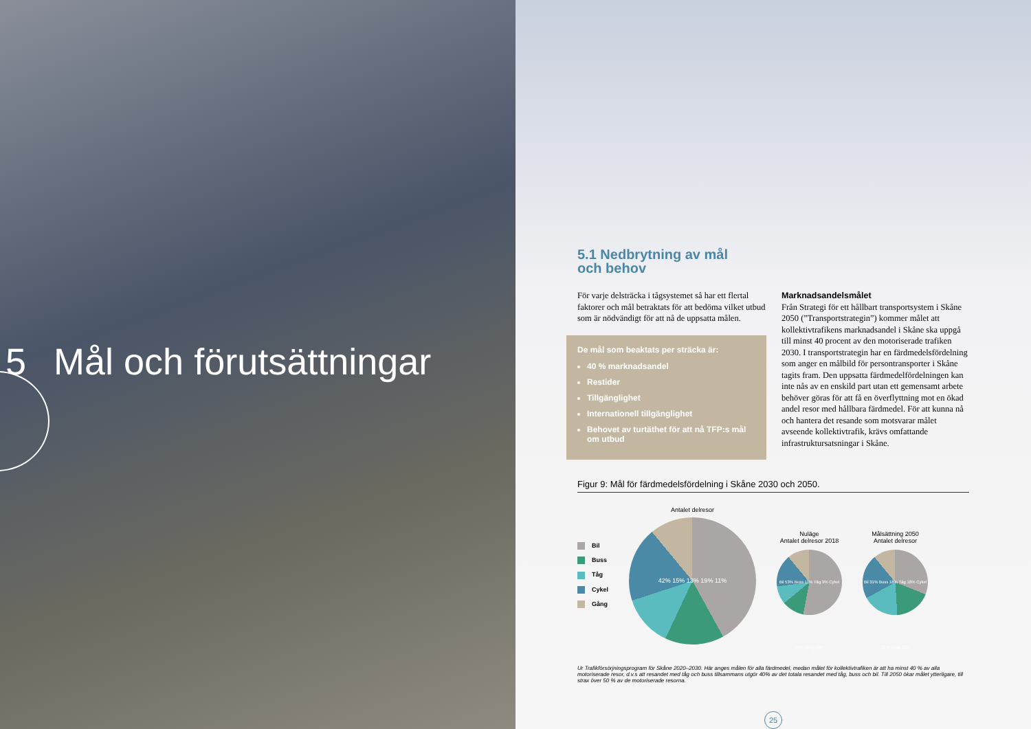5 Mål och förutsättningar
5.1 Nedbrytning av mål
och behov
För varje delsträcka i tågsystemet så har ett flertal faktorer och mål betraktats för att bedöma vilket utbud som är nödvändigt för att nå de uppsatta målen.
De mål som beaktats per sträcka är:
40 % marknadsandel
Restider
Tillgänglighet
Internationell tillgänglighet
Behovet av turtäthet för att nå TFP:s mål om utbud
Marknadsandelsmålet
Från Strategi för ett hållbart transportsystem i Skåne 2050 (”Transportstrategin”) kommer målet att kollektivtrafikens marknadsandel i Skåne ska uppgå till minst 40 procent av den motoriserade trafiken 2030. I transportstrategin har en färdmedelsfördelning som anger en målbild för persontransporter i Skåne tagits fram. Den uppsatta färdmedelfördelningen kan inte nås av en enskild part utan ett gemensamt arbete behöver göras för att få en överflyttning mot en ökad andel resor med hållbara färdmedel. För att kunna nå och hantera det resande som motsvarar målet avseende kollektivtrafik, krävs omfattande infrastruktursatsningar i Skåne.
Figur 9: Mål för färdmedelsfördelning i Skåne 2030 och 2050.
Bil
Buss
Tåg
Cykel
Gång
Antalet delresor
42% 15% 13% 19% 11%
Nuläge
Antalet delresor 2018
Bil 53% Buss 11% Tåg 9% Cykel 16% Gång 10%
Målsättning 2050
Antalet delresor
Bil 31% Buss 18% Tåg 18% Cykel 22% Gång 11%
Ur Trafikförsörjningsprogram för Skåne 2020–2030. Här anges målen för alla färdmedel, medan målet för kollektivtrafiken är att ha minst 40 % av alla motoriserade resor, d.v.s att resandet med tåg och buss tillsammans utgör 40% av det totala resandet med tåg, buss och bil. Till 2050 ökar målet ytterligare, till strax över 50 % av de motoriserade resorna.
25